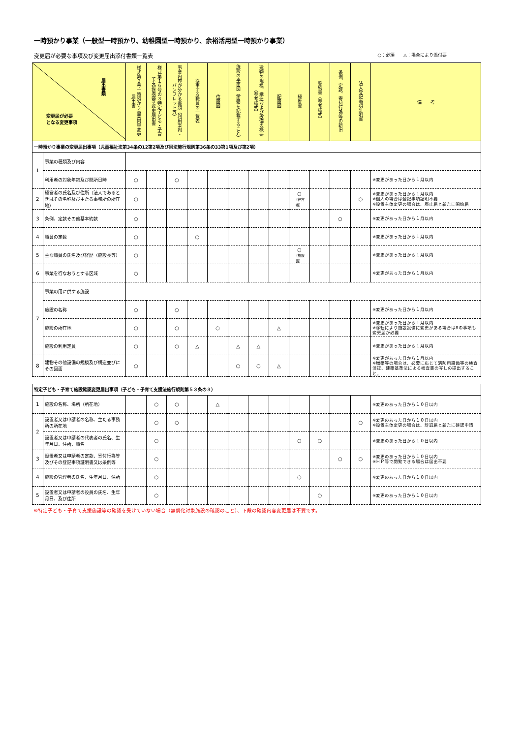一時預かり事業（一般型一時預かり、幼稚園型一時預かり、余裕活用型一時預かり事業）
変更届が必要な事項及び変更届出添付書類一覧表 ○：必須　　△：場合により添付要
| 届出書類 変更届が必要 となる変更事項 | | 様式第２号一時預かり事業内容変更届出書 | 様式第１６号の３特定子ども・子育て支援施設等変更届出書 | 事業内容が分かる書類（利用案内・パンフレット等） | 従事する職員の一覧表 | 位置図 | 施設の平面図（面積を記載すること） | 建物の規模、構造および設備の概要（参考様式） | 配置図 | 経歴書 | 誓約書（参考様式） | 条例、定款、寄付行為等の新旧 | 法人登記事項証明書 | 備 考 |
| --- | --- | --- | --- | --- | --- | --- | --- | --- | --- | --- | --- | --- | --- | --- |
| 一時預かり事業の変更届出事項（児童福祉法第34条の12第2項及び同法施行規則第36条の33第1項及び第2項） | | | | | | | | | | | | | | |
| 1 | 事業の種類及び内容 | | | | | | | | | | | | | |
| | 利用者の対象年齢及び開所日時 | ○ | | ○ | | | | | | | | | | ※変更があった日から１月以内 |
| 2 | 経営者の氏名及び住所（法人であるときはその名称及び主たる事務所の所在地） | ○ | | | | | | | | ○ （経営者） | | | ○ | ※変更があった日から１月以内 ※個人の場合は登記事項証明不要 ※設置主体変更の場合は、廃止届と新たに開始届 |
| 3 | 条例、定款その他基本約款 | ○ | | | | | | | | | | ○ | | ※変更があった日から１月以内 |
| 4 | 職員の定数 | ○ | | | ○ | | | | | | | | | ※変更があった日から１月以内 |
| 5 | 主な職員の氏名及び経歴（施設長等） | ○ | | | | | | | | ○ （施設長） | | | | ※変更があった日から１月以内 |
| 6 | 事業を行なおうとする区域 | ○ | | | | | | | | | | | | ※変更があった日から１月以内 |
| 7 | 事業の用に供する施設 | | | | | | | | | | | | | |
| | 施設の名称 | ○ | | ○ | | | | | | | | | | ※変更があった日から１月以内 |
| | 施設の所在地 | ○ | | ○ | | ○ | | | △ | | | | | ※変更があった日から１月以内 ※移転により施設設備に変更がある場合は8の事項も変更届が必要 |
| | 施設の利用定員 | ○ | | ○ | △ | | △ | △ | | | | | | ※変更があった日から１月以内 |
| 8 | 建物その他設備の規模及び構造並びにその図面 | ○ | | | | | ○ | ○ | △ | | | | | ※変更があった日から１月以内 ※増築等の場合は、必要に応じて消防用設備等の検査済証、建築基準法による検査書の写しの提出すること。 |
| 特定子ども・子育て施設確認変更届出事項（子ども・子育て支援法施行規則第５３条の３） | | | | | | | | | | | | | | |
| 1 | 施設の名称、場所（所在地） | | ○ | ○ | | △ | | | | | | | | ※変更のあった日から１０日以内 |
| 2 | 設置者又は申請者の名称、主たる事務所の所在地 | | ○ | ○ | | | | | | | | | ○ | ※変更のあった日から１０日以内 ※設置主体変更の場合は、辞退届と新たに確認申請 |
| | 設置者又は申請者の代表者の氏名、生年月日、住所、職名 | | ○ | | | | | | | ○ | ○ | | | ※変更のあった日から１０日以内 |
| 3 | 設置者又は申請者の定款、寄付行為等及びその登記事項証明書又は条例等 | | ○ | | | | | | | | | ○ | ○ | ※変更のあった日から１０日以内 ※ＨＰ等で閲覧できる場合は届出不要 |
| 4 | 施設の管理者の氏名、生年月日、住所 | | ○ | | | | | | | ○ | | | | ※変更のあった日から１０日以内 |
| 5 | 設置者又は申請者の役員の氏名、生年月日、及び住所 | | ○ | | | | | | | | ○ | | | ※変更のあった日から１０日以内 |
※特定子ども・子育て支援施設等の確認を受けていない場合（無償化対象施設の確認のこと）、下段の確認内容変更届は不要です。